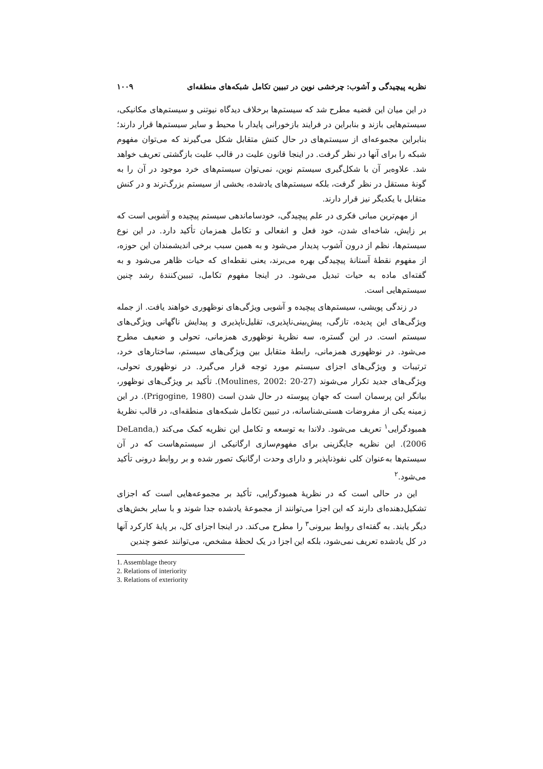نظریه پیچیدگی و آشوب: چرخشی نوین در تبیین تکامل شبکه‌های منطقه‌ای ۱۰۰۹
در این میان این قضیه مطرح شد که سیستم‌ها برخلاف دیدگاه نیوتنی و سیستم‌های مکانیکی، سیستم‌هایی بازند و بنابراین در فرایند بازخورانی پایدار با محیط و سایر سیستم‌ها قرار دارند؛ بنابراین مجموعه‌ای از سیستم‌های در حال کنش متقابل شکل می‌گیرند که می‌توان مفهوم شبکه را برای آنها در نظر گرفت. در اینجا قانون علیت در قالب علیت بازگشتی تعریف خواهد شد. علاوه‌بر آن با شکل‌گیری سیستم نوین، نمی‌توان سیستم‌های خرد موجود در آن را به گونهٔ مستقل در نظر گرفت، بلکه سیستم‌های یادشده، بخشی از سیستم بزرگ‌ترند و در کنش متقابل با یکدیگر نیز قرار دارند.
از مهم‌ترین مبانی فکری در علم پیچیدگی، خودساماندهی سیستم پیچیده و آشوبی است که بر زایش، شاخه‌ای شدن، خود فعل و انفعالی و تکامل همزمان تأکید دارد. در این نوع سیستم‌ها، نظم از درون آشوب پدیدار می‌شود و به همین سبب برخی اندیشمندان این حوزه، از مفهوم نقطهٔ آستانهٔ پیچیدگی بهره می‌برند، یعنی نقطه‌ای که حیات ظاهر می‌شود و به گفته‌ای ماده به حیات تبدیل می‌شود. در اینجا مفهوم تکامل، تبیین‌کنندهٔ رشد چنین سیستم‌هایی است.
در زندگی پویشی، سیستم‌های پیچیده و آشوبی ویژگی‌های نوظهوری خواهند یافت. از جمله ویژگی‌های این پدیده، تازگی، پیش‌بینی‌ناپذیری، تقلیل‌ناپذیری و پیدایش ناگهانی ویژگی‌های سیستم است. در این گستره، سه نظریهٔ نوظهوری همزمانی، تحولی و ضعیف مطرح می‌شود. در نوظهوری همزمانی، رابطهٔ متقابل بین ویژگی‌های سیستم، ساختارهای خرد، ترتیبات و ویژگی‌های اجزای سیستم مورد توجه قرار می‌گیرد. در نوظهوری تحولی، ویژگی‌های جدید تکرار می‌شوند (Moulines, 2002: 20-27). تأکید بر ویژگی‌های نوظهور، بیانگر این پرسمان است که جهان پیوسته در حال شدن است (Prigogine, 1980). در این زمینه یکی از مفروضات هستی‌شناسانه، در تبیین تکامل شبکه‌های منطقه‌ای، در قالب نظریهٔ همبودگرایی<sup>۱</sup> تعریف می‌شود. دلاندا به توسعه و تکامل این نظریه کمک می‌کند (DeLanda, 2006). این نظریه جایگزینی برای مفهوم‌سازی ارگانیکی از سیستم‌هاست که در آن سیستم‌ها به‌عنوان کلی نفوذناپذیر و دارای وحدت ارگانیک تصور شده و بر روابط درونی تأکید می‌شود.<sup>۲</sup>
این در حالی است که در نظریهٔ همبودگرایی، تأکید بر مجموعه‌هایی است که اجزای تشکیل‌دهنده‌ای دارند که این اجزا می‌توانند از مجموعهٔ یادشده جدا شوند و با سایر بخش‌های دیگر یابند. به گفته‌ای روابط بیرونی<sup>۳</sup> را مطرح می‌کند. در اینجا اجزای کل، بر پایهٔ کارکرد آنها در کل یادشده تعریف نمی‌شود، بلکه این اجزا در یک لحظهٔ مشخص، می‌توانند عضو چندین
1. Assemblage theory
2. Relations of interiority
3. Relations of exteriority